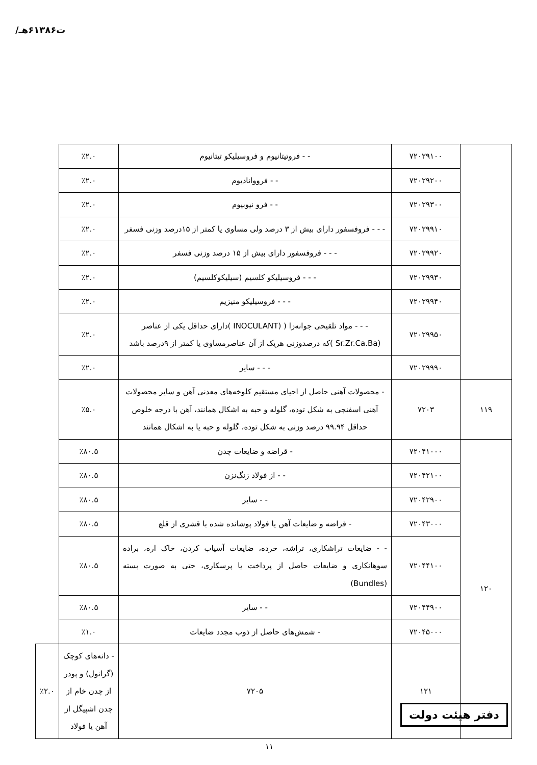/ت۶۱۳۸۶هـ
| | ۷۲۰۲۹۱۰۰ | - - فروتیتانیوم و فروسیلیکو تیتانیوم | ٪۲.۰ | |
| | ۷۲۰۲۹۲۰۰ | - - فرووانادیوم | ٪۲.۰ | |
| | ۷۲۰۲۹۳۰۰ | - - فرو نیوبیوم | ٪۲.۰ | |
| | ۷۲۰۲۹۹۱۰ | - - - فروفسفور دارای بیش از ۳ درصد ولی مساوی یا کمتر از ۱۵درصد وزنی فسفر | ٪۲.۰ | |
| | ۷۲۰۲۹۹۲۰ | - - - فروفسفور دارای بیش از ۱۵ درصد وزنی فسفر | ٪۲.۰ | |
| | ۷۲۰۲۹۹۳۰ | - - - فروسیلیکو کلسیم (سیلیکوکلسیم) | ٪۲.۰ | |
| | ۷۲۰۲۹۹۴۰ | - - - فروسیلیکو منیزیم | ٪۲.۰ | |
| | ۷۲۰۲۹۹۵۰ | - - - مواد تلقیحی جوانه‌زا ( (INOCULANT )دارای حداقل یکی از عناصر (Sr.Zr.Ca.Ba )که درصدوزنی هریک از آن عناصرمساوی یا کمتر از ۹درصد باشد | ٪۲.۰ | |
| | ۷۲۰۲۹۹۹۰ | - - - سایر | ٪۲.۰ | |
| ۱۱۹ | ۷۲۰۳ | - محصولات آهنی حاصل از احیای مستقیم کلوخه‌های معدنی آهن و سایر محصولات آهنی اسفنجی به شکل توده، گلوله و حبه به اشکال همانند، آهن با درجه خلوص حداقل ۹۹.۹۴ درصد وزنی به شکل توده، گلوله و حبه یا به اشکال همانند | ٪۵.۰ | |
| ۱۲۰ | ۷۲۰۴۱۰۰۰ | - قراضه و ضایعات چدن | ٪۸۰.۵ | |
| | ۷۲۰۴۲۱۰۰ | - - از فولاد زنگ‌نزن | ٪۸۰.۵ | |
| | ۷۲۰۴۲۹۰۰ | - - سایر | ٪۸۰.۵ | |
| | ۷۲۰۴۳۰۰۰ | - قراضه و ضایعات آهن یا فولاد پوشانده شده با قشری از قلع | ٪۸۰.۵ | |
| | ۷۲۰۴۴۱۰۰ | - - ضایعات تراشکاری، تراشه، خرده، ضایعات آسیاب کردن، خاک اره، براده سوهانکاری و ضایعات حاصل از پرداخت یا پرسکاری، حتی به صورت بسته (Bundles) | ٪۸۰.۵ | |
| | ۷۲۰۴۴۹۰۰ | - - سایر | ٪۸۰.۵ | |
| | ۷۲۰۴۵۰۰۰ | - شمش‌های حاصل از ذوب مجدد ضایعات | ٪۱.۰ | |
| | ۱۲۱ | ۷۲۰۵ | - دانه‌های کوچک (گرانول) و پودر از چدن خام از چدن اشپیگل از آهن یا فولاد | ٪۲.۰ |
دفتر هیئت دولت
۱۱